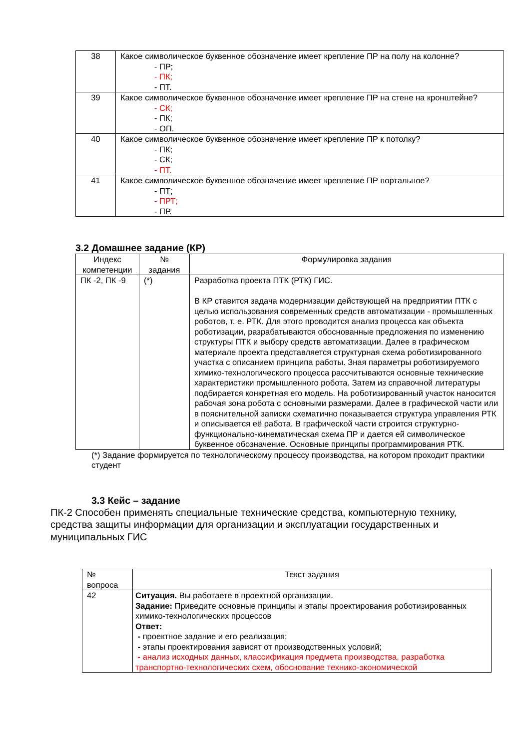| 38 | Какое символическое буквенное обозначение имеет крепление ПР на полу на колонне? - ПР; - ПК; - ПТ. |
| 39 | Какое символическое буквенное обозначение имеет крепление ПР на стене на кронштейне? - СК; - ПК; - ОП. |
| 40 | Какое символическое буквенное обозначение имеет крепление ПР к потолку? - ПК; - СК; - ПТ. |
| 41 | Какое символическое буквенное обозначение имеет крепление ПР портальное? - ПТ; - ПРТ; - ПР. |
3.2 Домашнее задание (КР)
| Индекс компетенции | № задания | Формулировка задания |
| --- | --- | --- |
| ПК -2, ПК -9 | (*) | Разработка проекта ПТК (РТК) ГИС. В КР ставится задача модернизации действующей на предприятии ПТК с целью использования современных средств автоматизации - промышленных роботов, т. е. РТК. Для этого проводится анализ процесса как объекта роботизации, разрабатываются обоснованные предложения по изменению структуры ПТК и выбору средств автоматизации. Далее в графическом материале проекта представляется структурная схема роботизированного участка с описанием принципа работы. Зная параметры роботизируемого химико-технологического процесса рассчитываются основные технические характеристики промышленного робота. Затем из справочной литературы подбирается конкретная его модель. На роботизированный участок наносится рабочая зона робота с основными размерами. Далее в графической части или в пояснительной записки схематично показывается структура управления РТК и описывается её работа. В графической части строится структурно-функционально-кинематическая схема ПР и дается ей символическое буквенное обозначение. Основные принципы программирования РТК. |
(*) Задание формируется по технологическому процессу производства, на котором проходит практики студент
3.3 Кейс – задание
ПК-2 Способен применять специальные технические средства, компьютерную технику, средства защиты информации для организации и эксплуатации государственных и муниципальных ГИС
| № вопроса | Текст задания |
| --- | --- |
| 42 | Ситуация. Вы работаете в проектной организации. Задание: Приведите основные принципы и этапы проектирования роботизированных химико-технологических процессов Ответ: - проектное задание и его реализация; - этапы проектирования зависят от производственных условий; - анализ исходных данных, классификация предмета производства, разработка транспортно-технологических схем, обоснование технико-экономической |